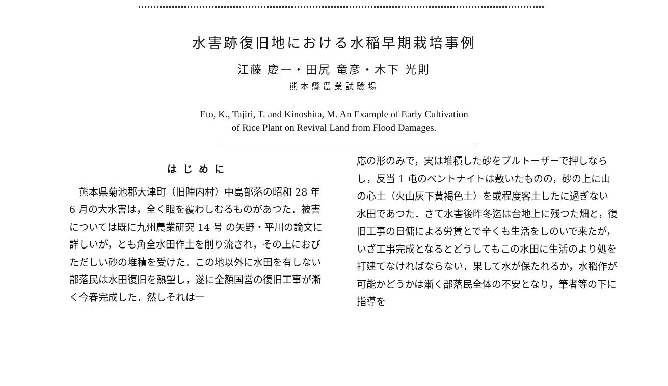水害跡復旧地における水稲早期栽培事例
江藤 慶一・田尻 竜彦・木下 光則
熊本縣農業試驗場
Eto, K., Tajiri, T. and Kinoshita, M. An Example of Early Cultivation
of Rice Plant on Revival Land from Flood Damages.
はじめに
　熊本県菊池郡大津町（旧陣内村）中島部落の昭和 28 年 6 月の大水害は，全く眼を覆わしむるものがあつた．被害については既に九州農業研究 14 号 の矢野・平川の論文に詳しいが，とも角全水田作土を削り流され，その上におびただしい砂の堆積を受けた．この地以外に水田を有しない部落民は水田復旧を熱望し，遂に全額国営の復旧工事が漸く今春完成した．然しそれは一
応の形のみで，実は堆積した砂をブルトーザーで押しならし，反当 1 屯のベントナイトは敷いたものの，砂の上に山の心土（火山灰下黄褐色土）を或程度客土したに過ぎない水田であつた．さて水害後昨冬迄は台地上に残つた畑と，復旧工事の日傭による労賃とで辛くも生活をしのいで来たが，いざ工事完成となるとどうしてもこの水田に生活のより処を打建てなければならない．果して水が保たれるか，水稲作が可能かどうかは漸く部落民全体の不安となり，筆者等の下に指導を